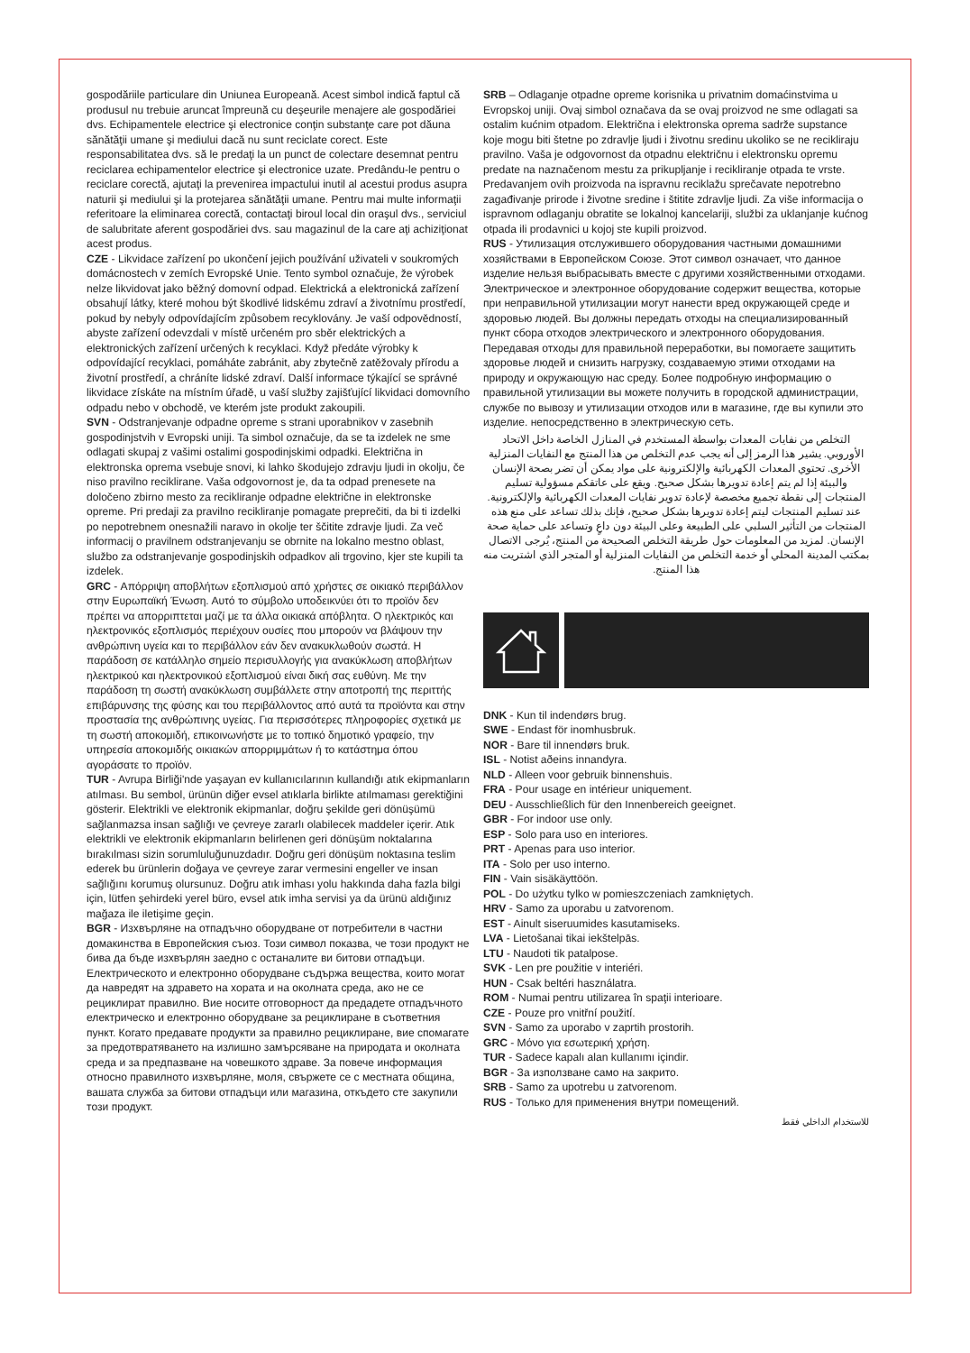gospodăriile particulare din Uniunea Europeană. Acest simbol indică faptul că produsul nu trebuie aruncat împreună cu deşeurile menajere ale gospodăriei dvs. Echipamentele electrice şi electronice conţin substanţe care pot dăuna sănătăţii umane şi mediului dacă nu sunt reciclate corect. Este responsabilitatea dvs. să le predaţi la un punct de colectare desemnat pentru reciclarea echipamentelor electrice şi electronice uzate. Predându-le pentru o reciclare corectă, ajutaţi la prevenirea impactului inutil al acestui produs asupra naturii şi mediului şi la protejarea sănătăţii umane. Pentru mai multe informaţii referitoare la eliminarea corectă, contactaţi biroul local din oraşul dvs., serviciul de salubritate aferent gospodăriei dvs. sau magazinul de la care aţi achiziţionat acest produs.
CZE - Likvidace zařízení po ukončení jejich používání uživateli v soukromých domácnostech v zemích Evropské Unie. Tento symbol označuje, že výrobek nelze likvidovat jako běžný domovní odpad. Elektrická a elektronická zařízení obsahují látky, které mohou být škodlivé lidskému zdraví a životnímu prostředí, pokud by nebyly odpovídajícím způsobem recyklovány. Je vaší odpovědností, abyste zařízení odevzdali v místě určeném pro sběr elektrických a elektronických zařízení určených k recyklaci. Když předáte výrobky k odpovídající recyklaci, pomáháte zabránit, aby zbytečně zatěžovaly přírodu a životní prostředí, a chráníte lidské zdraví. Další informace týkající se správné likvidace získáte na místním úřadě, u vaší služby zajišťující likvidaci domovního odpadu nebo v obchodě, ve kterém jste produkt zakoupili.
SVN - Odstranjevanje odpadne opreme s strani uporabnikov v zasebnih gospodinjstvih v Evropski uniji. Ta simbol označuje, da se ta izdelek ne sme odlagati skupaj z vašimi ostalimi gospodinjskimi odpadki. Električna in elektronska oprema vsebuje snovi, ki lahko škodujejo zdravju ljudi in okolju, če niso pravilno reciklirane. Vaša odgovornost je, da ta odpad prenesete na določeno zbirno mesto za recikliranje odpadne električne in elektronske opreme. Pri predaji za pravilno recikliranje pomagate preprečiti, da bi ti izdelki po nepotrebnem onesnažili naravo in okolje ter ščitite zdravje ljudi. Za več informacij o pravilnem odstranjevanju se obrnite na lokalno mestno oblast, službo za odstranjevanje gospodinjskih odpadkov ali trgovino, kjer ste kupili ta izdelek.
GRC - Απόρριψη αποβλήτων εξοπλισμού από χρήστες σε οικιακό περιβάλλον στην Ευρωπαϊκή Ένωση. Αυτό το σύμβολο υποδεικνύει ότι το προϊόν δεν πρέπει να απορριπτεται μαζί με τα άλλα οικιακά απόβλητα. Ο ηλεκτρικός και ηλεκτρονικός εξοπλισμός περιέχουν ουσίες που μπορούν να βλάψουν την ανθρώπινη υγεία και το περιβάλλον εάν δεν ανακυκλωθούν σωστά. Η παράδοση σε κατάλληλο σημείο περισυλλογής για ανακύκλωση αποβλήτων ηλεκτρικού και ηλεκτρονικού εξοπλισμού είναι δική σας ευθύνη. Με την παράδοση τη σωστή ανακύκλωση συμβάλλετε στην αποτροπή της περιττής επιβάρυνσης της φύσης και του περιβάλλοντος από αυτά τα προϊόντα και στην προστασία της ανθρώπινης υγείας. Για περισσότερες πληροφορίες σχετικά με τη σωστή αποκομιδή, επικοινωνήστε με το τοπικό δημοτικό γραφείο, την υπηρεσία αποκομιδής οικιακών απορριμμάτων ή το κατάστημα όπου αγοράσατε το προϊόν.
TUR - Avrupa Birliği'nde yaşayan ev kullanıcılarının kullandığı atık ekipmanların atılması. Bu sembol, ürünün diğer evsel atıklarla birlikte atılmaması gerektiğini gösterir. Elektrikli ve elektronik ekipmanlar, doğru şekilde geri dönüşümü sağlanmazsa insan sağlığı ve çevreye zararlı olabilecek maddeler içerir. Atık elektrikli ve elektronik ekipmanların belirlenen geri dönüşüm noktalarına bırakılması sizin sorumluluğunuzdadır. Doğru geri dönüşüm noktasına teslim ederek bu ürünlerin doğaya ve çevreye zarar vermesini engeller ve insan sağlığını korumuş olursunuz. Doğru atık imhası yolu hakkında daha fazla bilgi için, lütfen şehirdeki yerel büro, evsel atık imha servisi ya da ürünü aldığınız mağaza ile iletişime geçin.
BGR - Изхвърляне на отпадъчно оборудване от потребители в частни домакинства в Европейския съюз. Този символ показва, че този продукт не бива да бъде изхвърлян заедно с останалите ви битови отпадъци. Електрическото и електронно оборудване съдържа вещества, които могат да навредят на здравето на хората и на околната среда, ако не се рециклират правилно. Вие носите отговорност да предадете отпадъчното електрическо и електронно оборудване за рециклиране в съответния пункт. Когато предавате продукти за правилно рециклиране, вие спомагате за предотвратяването на излишно замърсяване на природата и околната среда и за предпазване на човешкото здраве. За повече информация относно правилното изхвърляне, моля, свържете се с местната община, вашата служба за битови отпадъци или магазина, откъдето сте закупили този продукт.
SRB – Odlaganje otpadne opreme korisnika u privatnim domaćinstvima u Evropskoj uniji. Ovaj simbol označava da se ovaj proizvod ne sme odlagati sa ostalim kućnim otpadom. Električna i elektronska oprema sadrže supstance koje mogu biti štetne po zdravlje ljudi i životnu sredinu ukoliko se ne recikliraju pravilno. Vaša je odgovornost da otpadnu električnu i elektronsku opremu predate na naznačenom mestu za prikupljanje i recikliranje otpada te vrste. Predavanjem ovih proizvoda na ispravnu reciklažu sprečavate nepotrebno zagađivanje prirode i životne sredine i štitite zdravlje ljudi. Za više informacija o ispravnom odlaganju obratite se lokalnoj kancelariji, službi za uklanjanje kućnog otpada ili prodavnici u kojoj ste kupili proizvod.
RUS - Утилизация отслужившего оборудования частными домашними хозяйствами в Европейском Союзе. Этот символ означает, что данное изделие нельзя выбрасывать вместе с другими хозяйственными отходами. Электрическое и электронное оборудование содержит вещества, которые при неправильной утилизации могут нанести вред окружающей среде и здоровью людей. Вы должны передать отходы на специализированный пункт сбора отходов электрического и электронного оборудования. Передавая отходы для правильной переработки, вы помогаете защитить здоровье людей и снизить нагрузку, создаваемую этими отходами на природу и окружающую нас среду. Более подробную информацию о правильной утилизации вы можете получить в городской администрации, службе по вывозу и утилизации отходов или в магазине, где вы купили это изделие. непосредственно в электрическую сеть.
التخلص من نفايات المعدات بواسطة المستخدم في المنازل الخاصة داخل الاتحاد الأوروبي. يشير هذا الرمز إلى أنه يجب عدم التخلص من هذا المنتج مع النفايات المنزلية الأخرى. تحتوي المعدات الكهربائية والإلكترونية على مواد يمكن أن تضر بصحة الإنسان والبيئة إذا لم يتم إعادة تدويرها بشكل صحيح. ويقع على عاتقكم مسؤولية تسليم المنتجات إلى نقطة تجميع مخصصة لإعادة تدوير نفايات المعدات الكهربائية والإلكترونية. عند تسليم المنتجات ليتم إعادة تدويرها بشكل صحيح، فإنك بذلك تساعد على منع هذه المنتجات من التأثير السلبي على الطبيعة وعلى البيئة دون داعٍ وتساعد على حماية صحة الإنسان. لمزيد من المعلومات حول طريقة التخلص الصحيحة من المنتج، يُرجى الاتصال بمكتب المدينة المحلي أو خدمة التخلص من النفايات المنزلية أو المتجر الذي اشتريت منه هذا المنتج.
DNK - Kun til indendørs brug.
SWE - Endast för inomhusbruk.
NOR - Bare til innendørs bruk.
ISL - Notist aðeins innandyra.
NLD - Alleen voor gebruik binnenshuis.
FRA - Pour usage en intérieur uniquement.
DEU - Ausschließlich für den Innenbereich geeignet.
GBR - For indoor use only.
ESP - Solo para uso en interiores.
PRT - Apenas para uso interior.
ITA - Solo per uso interno.
FIN - Vain sisäkäyttöön.
POL - Do użytku tylko w pomieszczeniach zamkniętych.
HRV - Samo za uporabu u zatvorenom.
EST - Ainult siseruumides kasutamiseks.
LVA - Lietošanai tikai iekštelpās.
LTU - Naudoti tik patalpose.
SVK - Len pre použitie v interiéri.
HUN - Csak beltéri használatra.
ROM - Numai pentru utilizarea în spaţii interioare.
CZE - Pouze pro vnitřní použití.
SVN - Samo za uporabo v zaprtih prostorih.
GRC - Μόνο για εσωτερική χρήση.
TUR - Sadece kapalı alan kullanımı içindir.
BGR - За използване само на закрито.
SRB - Samo za upotrebu u zatvorenom.
RUS - Только для применения внутри помещений.
للاستخدام الداخلي فقط